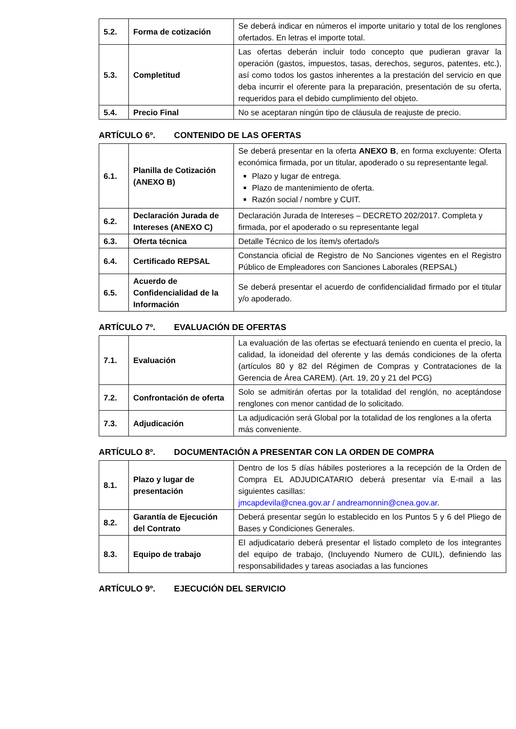| 5.2. | Forma de cotización | Se deberá indicar en números el importe unitario y total de los renglones ofertados. En letras el importe total. |
| 5.3. | Completitud | Las ofertas deberán incluir todo concepto que pudieran gravar la operación (gastos, impuestos, tasas, derechos, seguros, patentes, etc.), así como todos los gastos inherentes a la prestación del servicio en que deba incurrir el oferente para la preparación, presentación de su oferta, requeridos para el debido cumplimiento del objeto. |
| 5.4. | Precio Final | No se aceptaran ningún tipo de cláusula de reajuste de precio. |
ARTÍCULO 6º. CONTENIDO DE LAS OFERTAS
| 6.1. | Planilla de Cotización (ANEXO B) | Se deberá presentar en la oferta ANEXO B , en forma excluyente: Oferta económica firmada, por un titular, apoderado o su representante legal. Plazo y lugar de entrega. Plazo de mantenimiento de oferta. Razón social / nombre y CUIT. |
| 6.2. | Declaración Jurada de Intereses (ANEXO C) | Declaración Jurada de Intereses – DECRETO 202/2017. Completa y firmada, por el apoderado o su representante legal |
| 6.3. | Oferta técnica | Detalle Técnico de los ítem/s ofertado/s |
| 6.4. | Certificado REPSAL | Constancia oficial de Registro de No Sanciones vigentes en el Registro Público de Empleadores con Sanciones Laborales (REPSAL) |
| 6.5. | Acuerdo de Confidencialidad de la Información | Se deberá presentar el acuerdo de confidencialidad firmado por el titular y/o apoderado. |
ARTÍCULO 7º. EVALUACIÓN DE OFERTAS
| 7.1. | Evaluación | La evaluación de las ofertas se efectuará teniendo en cuenta el precio, la calidad, la idoneidad del oferente y las demás condiciones de la oferta (artículos 80 y 82 del Régimen de Compras y Contrataciones de la Gerencia de Área CAREM). (Art. 19, 20 y 21 del PCG) |
| 7.2. | Confrontación de oferta | Solo se admitirán ofertas por la totalidad del renglón, no aceptándose renglones con menor cantidad de lo solicitado. |
| 7.3. | Adjudicación | La adjudicación será Global por la totalidad de los renglones a la oferta más conveniente. |
ARTÍCULO 8º. DOCUMENTACIÓN A PRESENTAR CON LA ORDEN DE COMPRA
| 8.1. | Plazo y lugar de presentación | Dentro de los 5 días hábiles posteriores a la recepción de la Orden de Compra EL ADJUDICATARIO deberá presentar vía E-mail a las siguientes casillas: jmcapdevila@cnea.gov.ar / andreamonnin@cnea.gov.ar . |
| 8.2. | Garantía de Ejecución del Contrato | Deberá presentar según lo establecido en los Puntos 5 y 6 del Pliego de Bases y Condiciones Generales. |
| 8.3. | Equipo de trabajo | El adjudicatario deberá presentar el listado completo de los integrantes del equipo de trabajo, (Incluyendo Numero de CUIL), definiendo las responsabilidades y tareas asociadas a las funciones |
ARTÍCULO 9º. EJECUCIÓN DEL SERVICIO